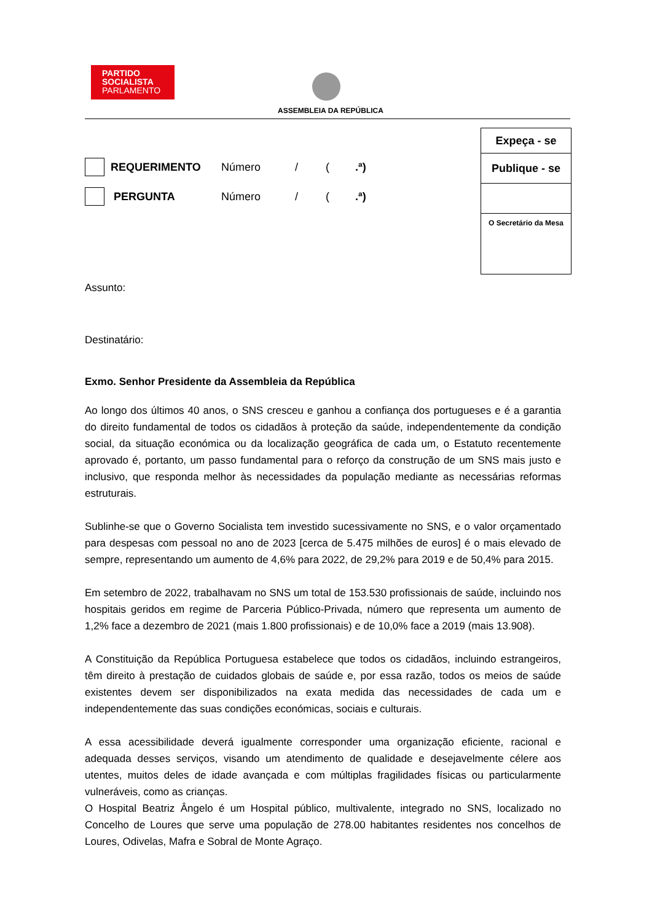PARTIDO
SOCIALISTA
PARLAMENTO
ASSEMBLEIA DA REPÚBLICA
Expeça - se
Publique - se
O Secretário da Mesa
REQUERIMENTO Número / (.ª)
PERGUNTA Número / (.ª)
Assunto:
Destinatário:
Exmo. Senhor Presidente da Assembleia da República
Ao longo dos últimos 40 anos, o SNS cresceu e ganhou a confiança dos portugueses e é a garantia do direito fundamental de todos os cidadãos à proteção da saúde, independentemente da condição social, da situação económica ou da localização geográfica de cada um, o Estatuto recentemente aprovado é, portanto, um passo fundamental para o reforço da construção de um SNS mais justo e inclusivo, que responda melhor às necessidades da população mediante as necessárias reformas estruturais.
Sublinhe-se que o Governo Socialista tem investido sucessivamente no SNS, e o valor orçamentado para despesas com pessoal no ano de 2023 [cerca de 5.475 milhões de euros] é o mais elevado de sempre, representando um aumento de 4,6% para 2022, de 29,2% para 2019 e de 50,4% para 2015.
Em setembro de 2022, trabalhavam no SNS um total de 153.530 profissionais de saúde, incluindo nos hospitais geridos em regime de Parceria Público-Privada, número que representa um aumento de 1,2% face a dezembro de 2021 (mais 1.800 profissionais) e de 10,0% face a 2019 (mais 13.908).
A Constituição da República Portuguesa estabelece que todos os cidadãos, incluindo estrangeiros, têm direito à prestação de cuidados globais de saúde e, por essa razão, todos os meios de saúde existentes devem ser disponibilizados na exata medida das necessidades de cada um e independentemente das suas condições económicas, sociais e culturais.
A essa acessibilidade deverá igualmente corresponder uma organização eficiente, racional e adequada desses serviços, visando um atendimento de qualidade e desejavelmente célere aos utentes, muitos deles de idade avançada e com múltiplas fragilidades físicas ou particularmente vulneráveis, como as crianças.
O Hospital Beatriz Ângelo é um Hospital público, multivalente, integrado no SNS, localizado no Concelho de Loures que serve uma população de 278.00 habitantes residentes nos concelhos de Loures, Odivelas, Mafra e Sobral de Monte Agraço.